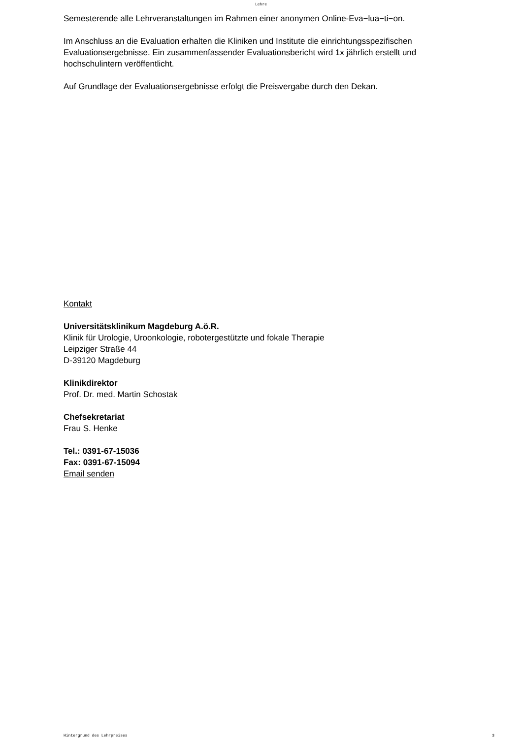Lehre
Semesterende alle Lehrveranstaltungen im Rahmen einer anonymen Online-Eva−lua−ti−on.
Im Anschluss an die Evaluation erhalten die Kliniken und Institute die einrichtungsspezifischen Evaluationsergebnisse. Ein zusammenfassender Evaluationsbericht wird 1x jährlich erstellt und hochschulintern veröffentlicht.
Auf Grundlage der Evaluationsergebnisse erfolgt die Preisvergabe durch den Dekan.
Kontakt
Universitätsklinikum Magdeburg A.ö.R.
Klinik für Urologie, Uroonkologie, robotergestützte und fokale Therapie
Leipziger Straße 44
D-39120 Magdeburg
Klinikdirektor
Prof. Dr. med. Martin Schostak
Chefsekretariat
Frau S. Henke
Tel.: 0391-67-15036
Fax: 0391-67-15094
Email senden
Hintergrund des Lehrpreises 3